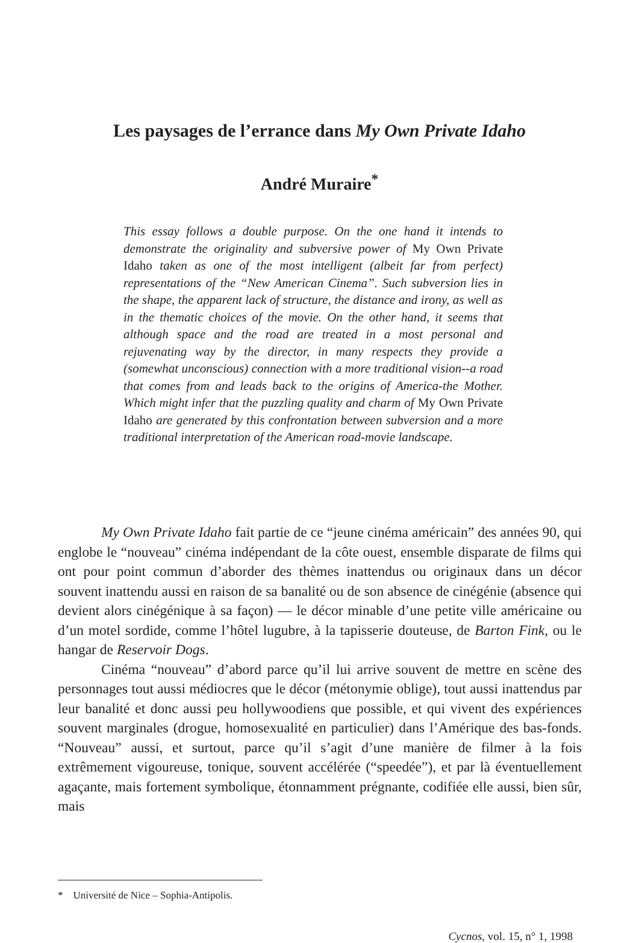Les paysages de l’errance dans My Own Private Idaho
André Muraire<sup>*</sup>
This essay follows a double purpose. On the one hand it intends to demonstrate the originality and subversive power of My Own Private Idaho taken as one of the most intelligent (albeit far from perfect) representations of the “New American Cinema”. Such subversion lies in the shape, the apparent lack of structure, the distance and irony, as well as in the thematic choices of the movie. On the other hand, it seems that although space and the road are treated in a most personal and rejuvenating way by the director, in many respects they provide a (somewhat unconscious) connection with a more traditional vision--a road that comes from and leads back to the origins of America-the Mother. Which might infer that the puzzling quality and charm of My Own Private Idaho are generated by this confrontation between subversion and a more traditional interpretation of the American road-movie landscape.
My Own Private Idaho fait partie de ce “jeune cinéma américain” des années 90, qui englobe le “nouveau” cinéma indépendant de la côte ouest, ensemble disparate de films qui ont pour point commun d’aborder des thèmes inattendus ou originaux dans un décor souvent inattendu aussi en raison de sa banalité ou de son absence de cinégénie (absence qui devient alors cinégénique à sa façon) — le décor minable d’une petite ville américaine ou d’un motel sordide, comme l’hôtel lugubre, à la tapisserie douteuse, de Barton Fink, ou le hangar de Reservoir Dogs.
Cinéma “nouveau” d’abord parce qu’il lui arrive souvent de mettre en scène des personnages tout aussi médiocres que le décor (métonymie oblige), tout aussi inattendus par leur banalité et donc aussi peu hollywoodiens que possible, et qui vivent des expériences souvent marginales (drogue, homosexualité en particulier) dans l’Amérique des bas-fonds. “Nouveau” aussi, et surtout, parce qu’il s’agit d’une manière de filmer à la fois extrêmement vigoureuse, tonique, souvent accélérée (“speedée”), et par là éventuellement agaçante, mais fortement symbolique, étonnamment prégnante, codifiée elle aussi, bien sûr, mais
* Université de Nice – Sophia-Antipolis.
Cycnos, vol. 15, n° 1, 1998